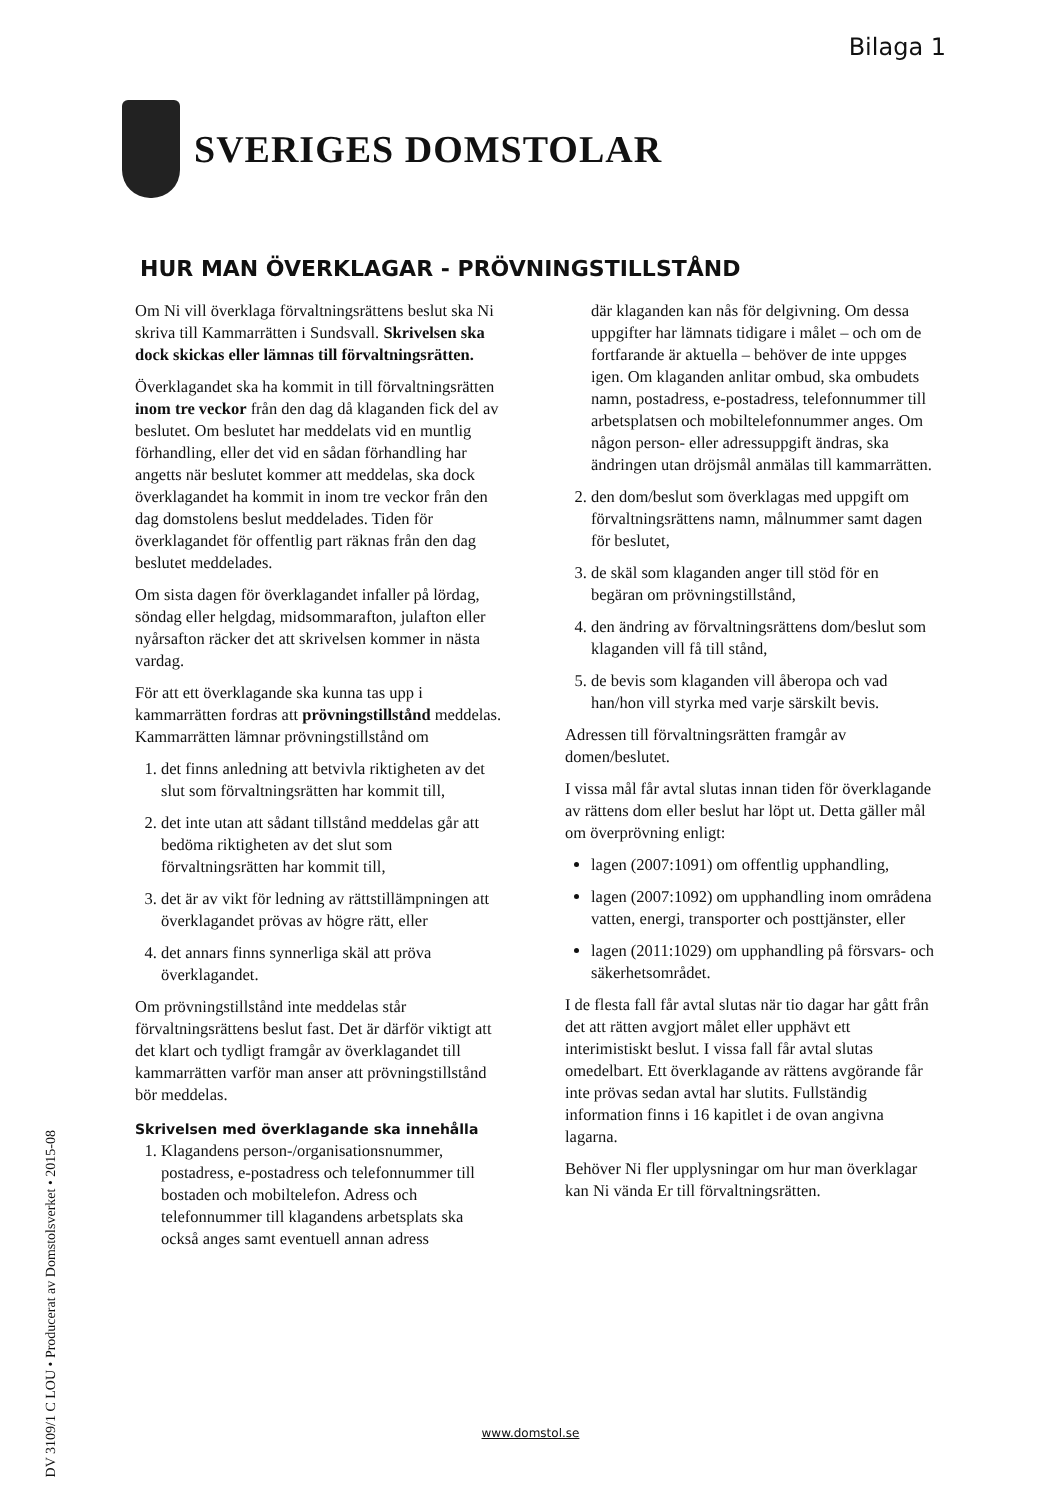Bilaga 1
SVERIGES DOMSTOLAR
HUR MAN ÖVERKLAGAR - PRÖVNINGSTILLSTÅND
Om Ni vill överklaga förvaltningsrättens beslut ska Ni skriva till Kammarrätten i Sundsvall. Skrivelsen ska dock skickas eller lämnas till förvaltningsrätten.
Överklagandet ska ha kommit in till förvaltningsrätten inom tre veckor från den dag då klaganden fick del av beslutet. Om beslutet har meddelats vid en muntlig förhandling, eller det vid en sådan förhandling har angetts när beslutet kommer att meddelas, ska dock överklagandet ha kommit in inom tre veckor från den dag domstolens beslut meddelades. Tiden för överklagandet för offentlig part räknas från den dag beslutet meddelades.
Om sista dagen för överklagandet infaller på lördag, söndag eller helgdag, midsommarafton, julafton eller nyårsafton räcker det att skrivelsen kommer in nästa vardag.
För att ett överklagande ska kunna tas upp i kammarrätten fordras att prövningstillstånd meddelas. Kammarrätten lämnar prövningstillstånd om
1. det finns anledning att betvivla riktigheten av det slut som förvaltningsrätten har kommit till,
2. det inte utan att sådant tillstånd meddelas går att bedöma riktigheten av det slut som förvaltningsrätten har kommit till,
3. det är av vikt för ledning av rättstillämpningen att överklagandet prövas av högre rätt, eller
4. det annars finns synnerliga skäl att pröva överklagandet.
Om prövningstillstånd inte meddelas står förvaltningsrättens beslut fast. Det är därför viktigt att det klart och tydligt framgår av överklagandet till kammarrätten varför man anser att prövningstillstånd bör meddelas.
Skrivelsen med överklagande ska innehålla
1. Klagandens person-/organisationsnummer, postadress, e-postadress och telefonnummer till bostaden och mobiltelefon. Adress och telefonnummer till klagandens arbetsplats ska också anges samt eventuell annan adress
där klaganden kan nås för delgivning. Om dessa uppgifter har lämnats tidigare i målet – och om de fortfarande är aktuella – behöver de inte uppges igen. Om klaganden anlitar ombud, ska ombudets namn, postadress, e-postadress, telefonnummer till arbetsplatsen och mobiltelefonnummer anges. Om någon person- eller adressuppgift ändras, ska ändringen utan dröjsmål anmälas till kammarrätten.
2. den dom/beslut som överklagas med uppgift om förvaltningsrättens namn, målnummer samt dagen för beslutet,
3. de skäl som klaganden anger till stöd för en begäran om prövningstillstånd,
4. den ändring av förvaltningsrättens dom/beslut som klaganden vill få till stånd,
5. de bevis som klaganden vill åberopa och vad han/hon vill styrka med varje särskilt bevis.
Adressen till förvaltningsrätten framgår av domen/beslutet.
I vissa mål får avtal slutas innan tiden för överklagande av rättens dom eller beslut har löpt ut. Detta gäller mål om överprövning enligt:
lagen (2007:1091) om offentlig upphandling,
lagen (2007:1092) om upphandling inom områdena vatten, energi, transporter och posttjänster, eller
lagen (2011:1029) om upphandling på försvars- och säkerhetsområdet.
I de flesta fall får avtal slutas när tio dagar har gått från det att rätten avgjort målet eller upphävt ett interimistiskt beslut. I vissa fall får avtal slutas omedelbart. Ett överklagande av rättens avgörande får inte prövas sedan avtal har slutits. Fullständig information finns i 16 kapitlet i de ovan angivna lagarna.
Behöver Ni fler upplysningar om hur man överklagar kan Ni vända Er till förvaltningsrätten.
DV 3109/1 C LOU • Producerat av Domstolsverket • 2015-08
www.domstol.se